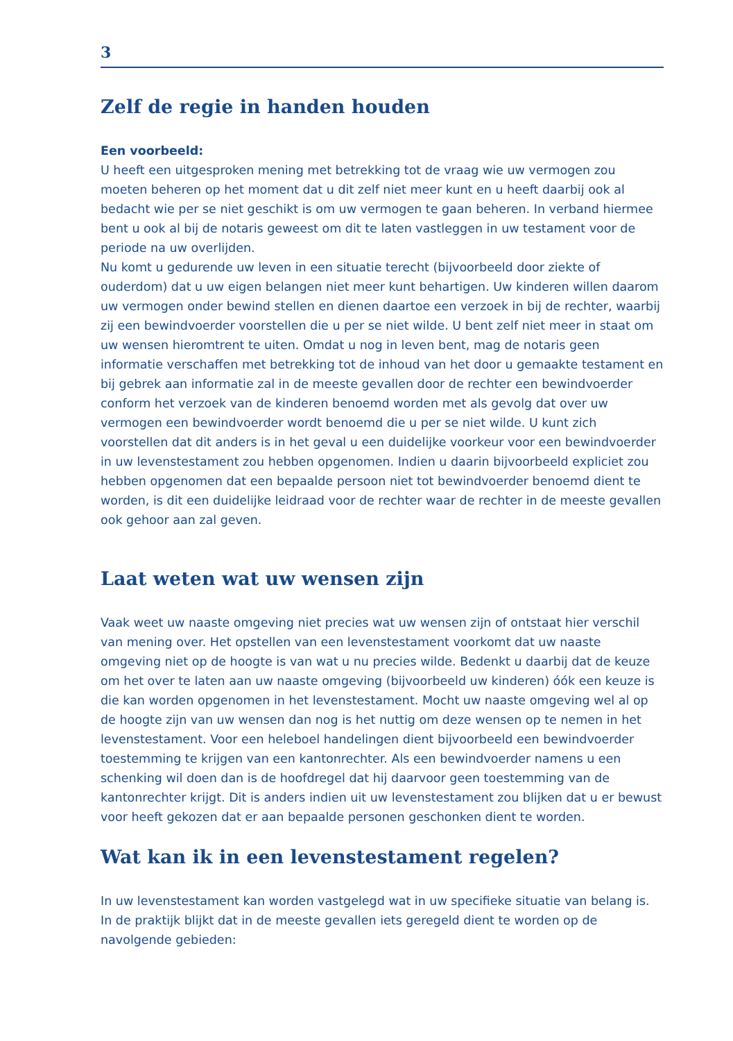3
Zelf de regie in handen houden
Een voorbeeld:
U heeft een uitgesproken mening met betrekking tot de vraag wie uw vermogen zou moeten beheren op het moment dat u dit zelf niet meer kunt en u heeft daarbij ook al bedacht wie per se niet geschikt is om uw vermogen te gaan beheren. In verband hiermee bent u ook al bij de notaris geweest om dit te laten vastleggen in uw testament voor de periode na uw overlijden.
Nu komt u gedurende uw leven in een situatie terecht (bijvoorbeeld door ziekte of ouderdom) dat u uw eigen belangen niet meer kunt behartigen. Uw kinderen willen daarom uw vermogen onder bewind stellen en dienen daartoe een verzoek in bij de rechter, waarbij zij een bewindvoerder voorstellen die u per se niet wilde. U bent zelf niet meer in staat om uw wensen hieromtrent te uiten. Omdat u nog in leven bent, mag de notaris geen informatie verschaffen met betrekking tot de inhoud van het door u gemaakte testament en bij gebrek aan informatie zal in de meeste gevallen door de rechter een bewindvoerder conform het verzoek van de kinderen benoemd worden met als gevolg dat over uw vermogen een bewindvoerder wordt benoemd die u per se niet wilde. U kunt zich voorstellen dat dit anders is in het geval u een duidelijke voorkeur voor een bewindvoerder in uw levenstestament zou hebben opgenomen. Indien u daarin bijvoorbeeld expliciet zou hebben opgenomen dat een bepaalde persoon niet tot bewindvoerder benoemd dient te worden, is dit een duidelijke leidraad voor de rechter waar de rechter in de meeste gevallen ook gehoor aan zal geven.
Laat weten wat uw wensen zijn
Vaak weet uw naaste omgeving niet precies wat uw wensen zijn of ontstaat hier verschil van mening over. Het opstellen van een levenstestament voorkomt dat uw naaste omgeving niet op de hoogte is van wat u nu precies wilde. Bedenkt u daarbij dat de keuze om het over te laten aan uw naaste omgeving (bijvoorbeeld uw kinderen) óók een keuze is die kan worden opgenomen in het levenstestament. Mocht uw naaste omgeving wel al op de hoogte zijn van uw wensen dan nog is het nuttig om deze wensen op te nemen in het levenstestament. Voor een heleboel handelingen dient bijvoorbeeld een bewindvoerder toestemming te krijgen van een kantonrechter. Als een bewindvoerder namens u een schenking wil doen dan is de hoofdregel dat hij daarvoor geen toestemming van de kantonrechter krijgt. Dit is anders indien uit uw levenstestament zou blijken dat u er bewust voor heeft gekozen dat er aan bepaalde personen geschonken dient te worden.
Wat kan ik in een levenstestament regelen?
In uw levenstestament kan worden vastgelegd wat in uw specifieke situatie van belang is. In de praktijk blijkt dat in de meeste gevallen iets geregeld dient te worden op de navolgende gebieden: